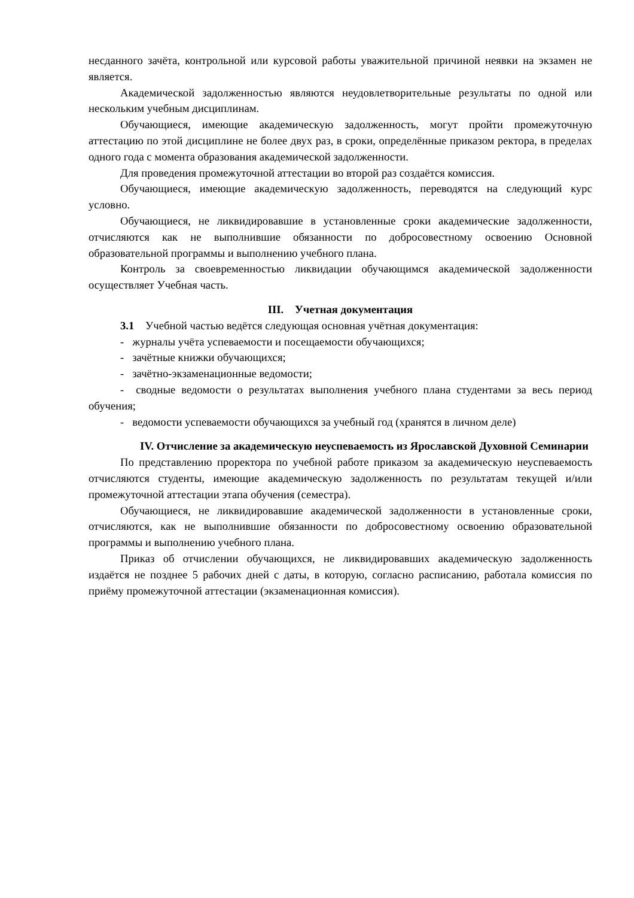несданного зачёта, контрольной или курсовой работы уважительной причиной неявки на экзамен не является.
Академической задолженностью являются неудовлетворительные результаты по одной или нескольким учебным дисциплинам.
Обучающиеся, имеющие академическую задолженность, могут пройти промежуточную аттестацию по этой дисциплине не более двух раз, в сроки, определённые приказом ректора, в пределах одного года с момента образования академической задолженности.
Для проведения промежуточной аттестации во второй раз создаётся комиссия.
Обучающиеся, имеющие академическую задолженность, переводятся на следующий курс условно.
Обучающиеся, не ликвидировавшие в установленные сроки академические задолженности, отчисляются как не выполнившие обязанности по добросовестному освоению Основной образовательной программы и выполнению учебного плана.
Контроль за своевременностью ликвидации обучающимся академической задолженности осуществляет Учебная часть.
III. Учетная документация
3.1 Учебной частью ведётся следующая основная учётная документация:
- журналы учёта успеваемости и посещаемости обучающихся;
- зачётные книжки обучающихся;
- зачётно-экзаменационные ведомости;
- сводные ведомости о результатах выполнения учебного плана студентами за весь период обучения;
- ведомости успеваемости обучающихся за учебный год (хранятся в личном деле)
IV. Отчисление за академическую неуспеваемость из Ярославской Духовной Семинарии
По представлению проректора по учебной работе приказом за академическую неуспеваемость отчисляются студенты, имеющие академическую задолженность по результатам текущей и/или промежуточной аттестации этапа обучения (семестра).
Обучающиеся, не ликвидировавшие академической задолженности в установленные сроки, отчисляются, как не выполнившие обязанности по добросовестному освоению образовательной программы и выполнению учебного плана.
Приказ об отчислении обучающихся, не ликвидировавших академическую задолженность издаётся не позднее 5 рабочих дней с даты, в которую, согласно расписанию, работала комиссия по приёму промежуточной аттестации (экзаменационная комиссия).